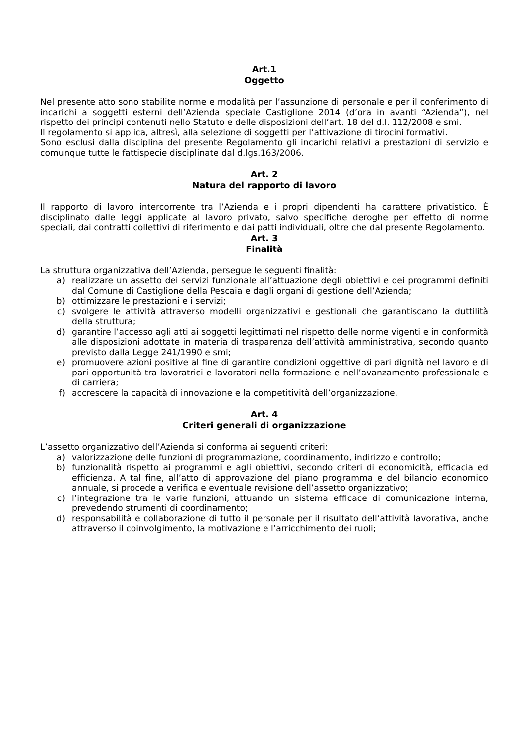Art.1
Oggetto
Nel presente atto sono stabilite norme e modalità per l’assunzione di personale e per il conferimento di incarichi a soggetti esterni dell’Azienda speciale Castiglione 2014 (d’ora in avanti “Azienda”), nel rispetto dei principi contenuti nello Statuto e delle disposizioni dell’art. 18 del d.l. 112/2008 e smi.
Il regolamento si applica, altresì, alla selezione di soggetti per l’attivazione di tirocini formativi.
Sono esclusi dalla disciplina del presente Regolamento gli incarichi relativi a prestazioni di servizio e comunque tutte le fattispecie disciplinate dal d.lgs.163/2006.
Art. 2
Natura del rapporto di lavoro
Il rapporto di lavoro intercorrente tra l’Azienda e i propri dipendenti ha carattere privatistico. È disciplinato dalle leggi applicate al lavoro privato, salvo specifiche deroghe per effetto di norme speciali, dai contratti collettivi di riferimento e dai patti individuali, oltre che dal presente Regolamento.
Art. 3
Finalità
La struttura organizzativa dell’Azienda, persegue le seguenti finalità:
a) realizzare un assetto dei servizi funzionale all’attuazione degli obiettivi e dei programmi definiti dal Comune di Castiglione della Pescaia e dagli organi di gestione dell’Azienda;
b) ottimizzare le prestazioni e i servizi;
c) svolgere le attività attraverso modelli organizzativi e gestionali che garantiscano la duttilità della struttura;
d) garantire l’accesso agli atti ai soggetti legittimati nel rispetto delle norme vigenti e in conformità alle disposizioni adottate in materia di trasparenza dell’attività amministrativa, secondo quanto previsto dalla Legge 241/1990 e smi;
e) promuovere azioni positive al fine di garantire condizioni oggettive di pari dignità nel lavoro e di pari opportunità tra lavoratrici e lavoratori nella formazione e nell’avanzamento professionale e di carriera;
f) accrescere la capacità di innovazione e la competitività dell’organizzazione.
Art. 4
Criteri generali di organizzazione
L’assetto organizzativo dell’Azienda si conforma ai seguenti criteri:
a) valorizzazione delle funzioni di programmazione, coordinamento, indirizzo e controllo;
b) funzionalità rispetto ai programmi e agli obiettivi, secondo criteri di economicità, efficacia ed efficienza. A tal fine, all’atto di approvazione del piano programma e del bilancio economico annuale, si procede a verifica e eventuale revisione dell’assetto organizzativo;
c) l’integrazione tra le varie funzioni, attuando un sistema efficace di comunicazione interna, prevedendo strumenti di coordinamento;
d) responsabilità e collaborazione di tutto il personale per il risultato dell’attività lavorativa, anche attraverso il coinvolgimento, la motivazione e l’arricchimento dei ruoli;